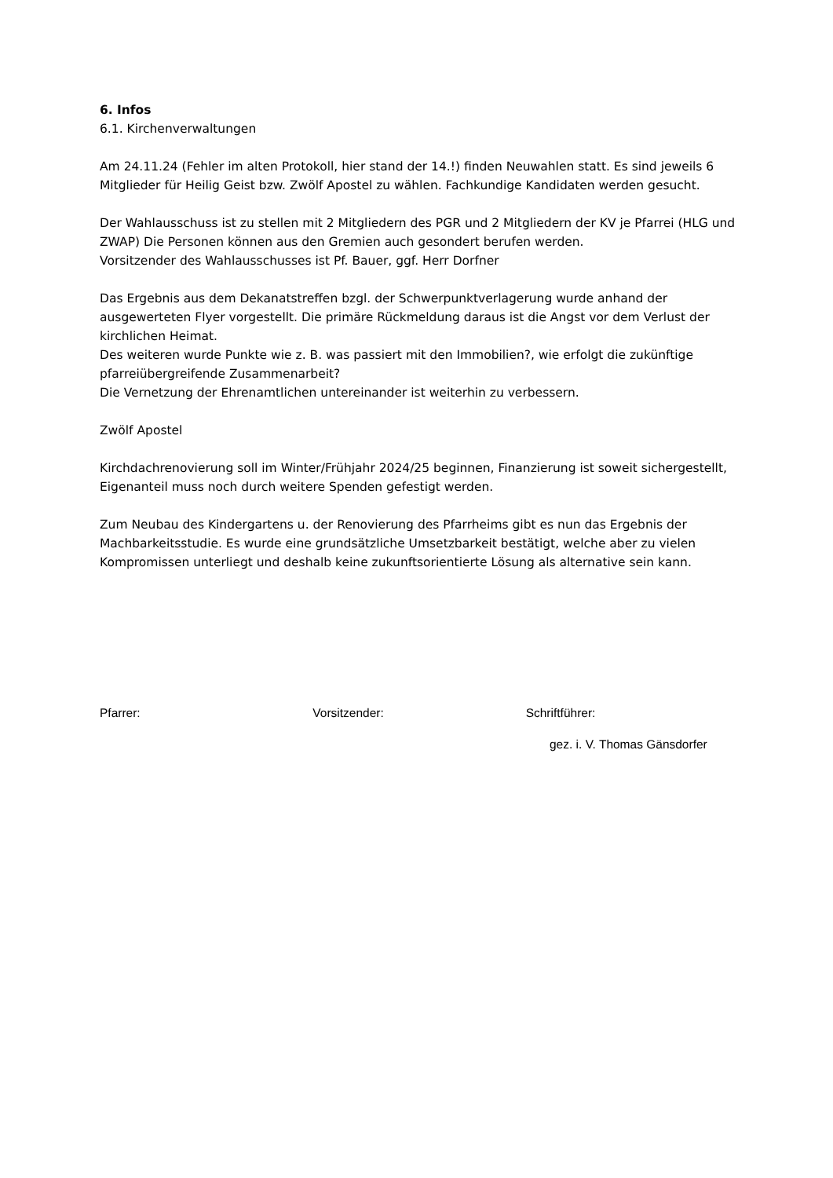6. Infos
6.1. Kirchenverwaltungen
Am 24.11.24 (Fehler im alten Protokoll, hier stand der 14.!) finden Neuwahlen statt. Es sind jeweils 6 Mitglieder für Heilig Geist bzw. Zwölf Apostel zu wählen. Fachkundige Kandidaten werden gesucht.
Der Wahlausschuss ist zu stellen mit 2 Mitgliedern des PGR und 2 Mitgliedern der KV je Pfarrei (HLG und ZWAP) Die Personen können aus den Gremien auch gesondert berufen werden.
Vorsitzender des Wahlausschusses ist Pf. Bauer, ggf. Herr Dorfner
Das Ergebnis aus dem Dekanatstreffen bzgl. der Schwerpunktverlagerung wurde anhand der ausgewerteten Flyer vorgestellt. Die primäre Rückmeldung daraus ist die Angst vor dem Verlust der kirchlichen Heimat.
Des weiteren wurde Punkte wie z. B. was passiert mit den Immobilien?, wie erfolgt die zukünftige pfarreiübergreifende Zusammenarbeit?
Die Vernetzung der Ehrenamtlichen untereinander ist weiterhin zu verbessern.
Zwölf Apostel
Kirchdachrenovierung soll im Winter/Frühjahr 2024/25 beginnen, Finanzierung ist soweit sichergestellt, Eigenanteil muss noch durch weitere Spenden gefestigt werden.
Zum Neubau des Kindergartens u. der Renovierung des Pfarrheims gibt es nun das Ergebnis der Machbarkeitsstudie. Es wurde eine grundsätzliche Umsetzbarkeit bestätigt, welche aber zu vielen Kompromissen unterliegt und deshalb keine zukunftsorientierte Lösung als alternative sein kann.
Pfarrer: Vorsitzender: Schriftführer:
gez. i. V. Thomas Gänsdorfer